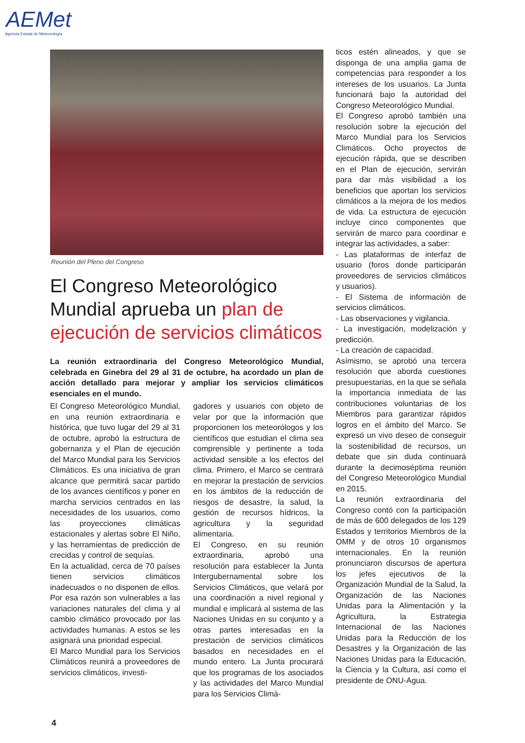AEMet
Agencia Estatal de Meteorología
Reunión del Pleno del Congreso
El Congreso Meteorológico Mundial aprueba un plan de ejecución de servicios climáticos
La reunión extraordinaria del Congreso Meteorológico Mundial, celebrada en Ginebra del 29 al 31 de octubre, ha acordado un plan de acción detallado para mejorar y ampliar los servicios climáticos esenciales en el mundo.
El Congreso Meteorológico Mundial, en una reunión extraordinaria e histórica, que tuvo lugar del 29 al 31 de octubre, aprobó la estructura de gobernanza y el Plan de ejecución del Marco Mundial para los Servicios Climáticos. Es una iniciativa de gran alcance que permitirá sacar partido de los avances científicos y poner en marcha servicios centrados en las necesidades de los usuarios, como las proyecciones climáticas estacionales y alertas sobre El Niño, y las herramientas de predicción de crecidas y control de sequías.
En la actualidad, cerca de 70 países tienen servicios climáticos inadecuados o no disponen de ellos. Por esa razón son vulnerables a las variaciones naturales del clima y al cambio climático provocado por las actividades humanas. A estos se les asignará una prioridad especial.
El Marco Mundial para los Servicios Climáticos reunirá a proveedores de servicios climáticos, investi-
gadores y usuarios con objeto de velar por que la información que proporcionen los meteorólogos y los científicos que estudian el clima sea comprensible y pertinente a toda actividad sensible a los efectos del clima. Primero, el Marco se centrará en mejorar la prestación de servicios en los ámbitos de la reducción de riesgos de desastre, la salud, la gestión de recursos hídricos, la agricultura y la seguridad alimentaria.
El Congreso, en su reunión extraordinaria, aprobó una resolución para establecer la Junta Intergubernamental sobre los Servicios Climáticos, que velará por una coordinación a nivel regional y mundial e implicará al sistema de las Naciones Unidas en su conjunto y a otras partes interesadas en la prestación de servicios climáticos basados en necesidades en el mundo entero. La Junta procurará que los programas de los asociados y las actividades del Marco Mundial para los Servicios Climá-
ticos estén alineados, y que se disponga de una amplia gama de competencias para responder a los intereses de los usuarios. La Junta funcionará bajo la autoridad del Congreso Meteorológico Mundial.
El Congreso aprobó también una resolución sobre la ejecución del Marco Mundial para los Servicios Climáticos. Ocho proyectos de ejecución rápida, que se describen en el Plan de ejecución, servirán para dar más visibilidad a los beneficios que aportan los servicios climáticos a la mejora de los medios de vida. La estructura de ejecución incluye cinco componentes que servirán de marco para coordinar e integrar las actividades, a saber:
- Las plataformas de interfaz de usuario (foros donde participarán proveedores de servicios climáticos y usuarios).
- El Sistema de información de servicios climáticos.
- Las observaciones y vigilancia.
- La investigación, modelización y predicción.
- La creación de capacidad.
Asímismo, se aprobó una tercera resolución que aborda cuestiones presupuestarias, en la que se señala la importancia inmediata de las contribuciones voluntarias de los Miembros para garantizar rápidos logros en el ámbito del Marco. Se expresó un vivo deseo de conseguir la sostenibilidad de recursos, un debate que sin duda continuará durante la decimoséptima reunión del Congreso Meteorológico Mundial en 2015.
La reunión extraordinaria del Congreso contó con la participación de más de 600 delegados de los 129 Estados y territorios Miembros de la OMM y de otros 10 organismos internacionales. En la reunión pronunciaron discursos de apertura los jefes ejecutivos de la Organización Mundial de la Salud, la Organización de las Naciones Unidas para la Alimentación y la Agricultura, la Estrategia Internacional de las Naciones Unidas para la Reducción de los Desastres y la Organización de las Naciones Unidas para la Educación, la Ciencia y la Cultura, así como el presidente de ONU-Agua.
4